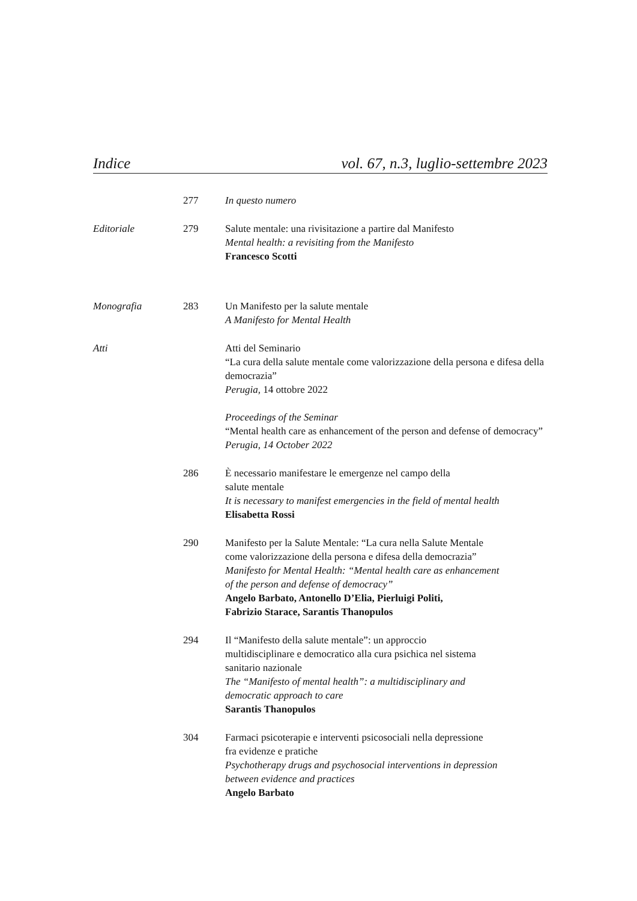Indice vol. 67, n.3, luglio-settembre 2023
277 In questo numero
Editoriale 279 Salute mentale: una rivisitazione a partire dal Manifesto
Mental health: a revisiting from the Manifesto
Francesco Scotti
Monografia 283 Un Manifesto per la salute mentale
A Manifesto for Mental Health
Atti Atti del Seminario
“La cura della salute mentale come valorizzazione della persona e difesa della democrazia”
Perugia, 14 ottobre 2022
Proceedings of the Seminar
“Mental health care as enhancement of the person and defense of democracy”
Perugia, 14 October 2022
286 È necessario manifestare le emergenze nel campo della
salute mentale
It is necessary to manifest emergencies in the field of mental health
Elisabetta Rossi
290 Manifesto per la Salute Mentale: “La cura nella Salute Mentale
come valorizzazione della persona e difesa della democrazia”
Manifesto for Mental Health: “Mental health care as enhancement
of the person and defense of democracy”
Angelo Barbato, Antonello D’Elia, Pierluigi Politi,
Fabrizio Starace, Sarantis Thanopulos
294 Il “Manifesto della salute mentale”: un approccio
multidisciplinare e democratico alla cura psichica nel sistema
sanitario nazionale
The “Manifesto of mental health”: a multidisciplinary and
democratic approach to care
Sarantis Thanopulos
304 Farmaci psicoterapie e interventi psicosociali nella depressione
fra evidenze e pratiche
Psychotherapy drugs and psychosocial interventions in depression
between evidence and practices
Angelo Barbato